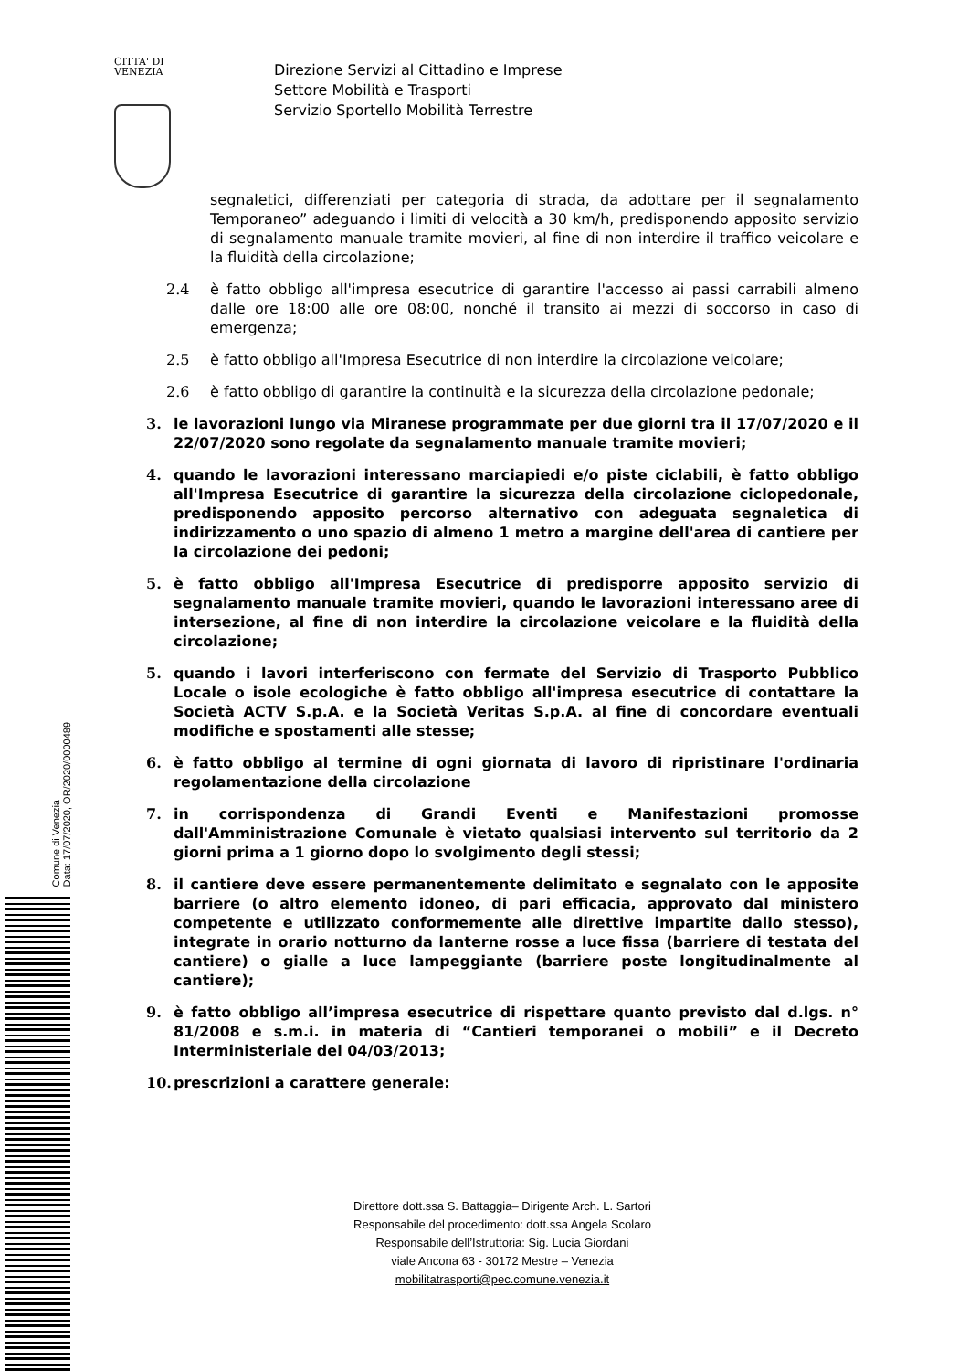CITTA' DI
VENEZIA
Direzione Servizi al Cittadino e Imprese
Settore Mobilità e Trasporti
Servizio Sportello Mobilità Terrestre
segnaletici, differenziati per categoria di strada, da adottare per il segnalamento Temporaneo” adeguando i limiti di velocità a 30 km/h, predisponendo apposito servizio di segnalamento manuale tramite movieri, al fine di non interdire il traffico veicolare e la fluidità della circolazione;
2.4 è fatto obbligo all'impresa esecutrice di garantire l'accesso ai passi carrabili almeno dalle ore 18:00 alle ore 08:00, nonché il transito ai mezzi di soccorso in caso di emergenza;
2.5 è fatto obbligo all'Impresa Esecutrice di non interdire la circolazione veicolare;
2.6 è fatto obbligo di garantire la continuità e la sicurezza della circolazione pedonale;
3. le lavorazioni lungo via Miranese programmate per due giorni tra il 17/07/2020 e il 22/07/2020 sono regolate da segnalamento manuale tramite movieri;
4. quando le lavorazioni interessano marciapiedi e/o piste ciclabili, è fatto obbligo all'Impresa Esecutrice di garantire la sicurezza della circolazione ciclopedonale, predisponendo apposito percorso alternativo con adeguata segnaletica di indirizzamento o uno spazio di almeno 1 metro a margine dell'area di cantiere per la circolazione dei pedoni;
5. è fatto obbligo all'Impresa Esecutrice di predisporre apposito servizio di segnalamento manuale tramite movieri, quando le lavorazioni interessano aree di intersezione, al fine di non interdire la circolazione veicolare e la fluidità della circolazione;
5. quando i lavori interferiscono con fermate del Servizio di Trasporto Pubblico Locale o isole ecologiche è fatto obbligo all'impresa esecutrice di contattare la Società ACTV S.p.A. e la Società Veritas S.p.A. al fine di concordare eventuali modifiche e spostamenti alle stesse;
6. è fatto obbligo al termine di ogni giornata di lavoro di ripristinare l'ordinaria regolamentazione della circolazione
7. in corrispondenza di Grandi Eventi e Manifestazioni promosse dall'Amministrazione Comunale è vietato qualsiasi intervento sul territorio da 2 giorni prima a 1 giorno dopo lo svolgimento degli stessi;
8. il cantiere deve essere permanentemente delimitato e segnalato con le apposite barriere (o altro elemento idoneo, di pari efficacia, approvato dal ministero competente e utilizzato conformemente alle direttive impartite dallo stesso), integrate in orario notturno da lanterne rosse a luce fissa (barriere di testata del cantiere) o gialle a luce lampeggiante (barriere poste longitudinalmente al cantiere);
9. è fatto obbligo all’impresa esecutrice di rispettare quanto previsto dal d.lgs. n° 81/2008 e s.m.i. in materia di “Cantieri temporanei o mobili” e il Decreto Interministeriale del 04/03/2013;
10. prescrizioni a carattere generale:
Direttore dott.ssa S. Battaggia– Dirigente Arch. L. Sartori
Responsabile del procedimento: dott.ssa Angela Scolaro
Responsabile dell’Istruttoria: Sig. Lucia Giordani
viale Ancona 63 - 30172 Mestre – Venezia
mobilitatrasporti@pec.comune.venezia.it
Comune di Venezia
Data: 17/07/2020, OR/2020/0000489